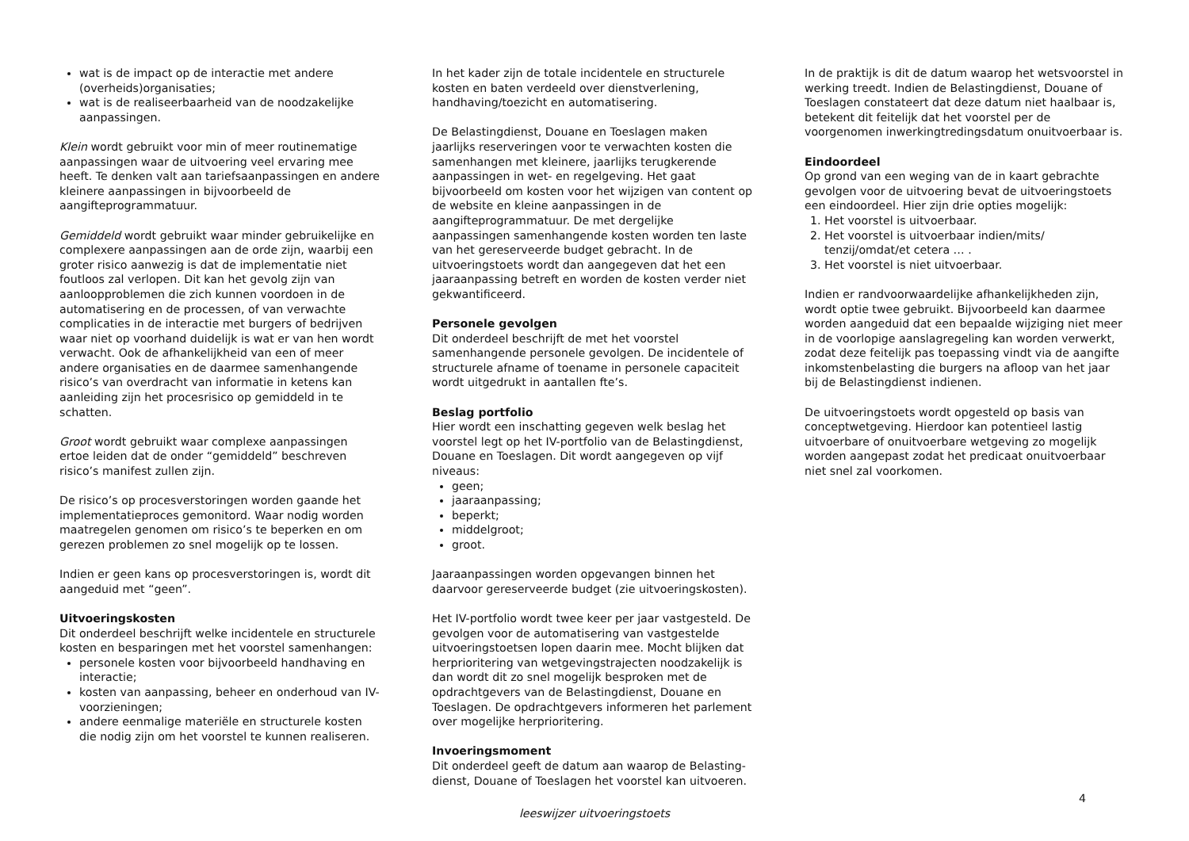wat is de impact op de interactie met andere (overheids)organisaties;
wat is de realiseerbaarheid van de noodzakelijke aanpassingen.
Klein wordt gebruikt voor min of meer routinematige aanpassingen waar de uitvoering veel ervaring mee heeft. Te denken valt aan tariefsaanpassingen en andere kleinere aanpassingen in bijvoorbeeld de aangifteprogrammatuur.
Gemiddeld wordt gebruikt waar minder gebruikelijke en complexere aanpassingen aan de orde zijn, waarbij een groter risico aanwezig is dat de implementatie niet foutloos zal verlopen. Dit kan het gevolg zijn van aanloopproblemen die zich kunnen voordoen in de automatisering en de processen, of van verwachte complicaties in de interactie met burgers of bedrijven waar niet op voorhand duidelijk is wat er van hen wordt verwacht. Ook de afhankelijkheid van een of meer andere organisaties en de daarmee samenhangende risico’s van overdracht van informatie in ketens kan aanleiding zijn het procesrisico op gemiddeld in te schatten.
Groot wordt gebruikt waar complexe aanpassingen ertoe leiden dat de onder “gemiddeld” beschreven risico’s manifest zullen zijn.
De risico’s op procesverstoringen worden gaande het implementatieproces gemonitord. Waar nodig worden maatregelen genomen om risico’s te beperken en om gerezen problemen zo snel mogelijk op te lossen.
Indien er geen kans op procesverstoringen is, wordt dit aangeduid met “geen”.
Uitvoeringskosten
Dit onderdeel beschrijft welke incidentele en structurele kosten en besparingen met het voorstel samenhangen:
personele kosten voor bijvoorbeeld handhaving en interactie;
kosten van aanpassing, beheer en onderhoud van IV-voorzieningen;
andere eenmalige materiële en structurele kosten die nodig zijn om het voorstel te kunnen realiseren.
In het kader zijn de totale incidentele en structurele kosten en baten verdeeld over dienstverlening, handhaving/toezicht en automatisering.
De Belastingdienst, Douane en Toeslagen maken jaarlijks reserveringen voor te verwachten kosten die samenhangen met kleinere, jaarlijks terugkerende aanpassingen in wet- en regelgeving. Het gaat bijvoorbeeld om kosten voor het wijzigen van content op de website en kleine aanpassingen in de aangifteprogrammatuur. De met dergelijke aanpassingen samenhangende kosten worden ten laste van het gereserveerde budget gebracht. In de uitvoeringstoets wordt dan aangegeven dat het een jaaraanpassing betreft en worden de kosten verder niet gekwantificeerd.
Personele gevolgen
Dit onderdeel beschrijft de met het voorstel samenhangende personele gevolgen. De incidentele of structurele afname of toename in personele capaciteit wordt uitgedrukt in aantallen fte’s.
Beslag portfolio
Hier wordt een inschatting gegeven welk beslag het voorstel legt op het IV-portfolio van de Belastingdienst, Douane en Toeslagen. Dit wordt aangegeven op vijf niveaus:
geen;
jaaraanpassing;
beperkt;
middelgroot;
groot.
Jaaraanpassingen worden opgevangen binnen het daarvoor gereserveerde budget (zie uitvoeringskosten).
Het IV-portfolio wordt twee keer per jaar vastgesteld. De gevolgen voor de automatisering van vastgestelde uitvoeringstoetsen lopen daarin mee. Mocht blijken dat herprioritering van wetgevingstrajecten noodzakelijk is dan wordt dit zo snel mogelijk besproken met de opdrachtgevers van de Belastingdienst, Douane en Toeslagen. De opdrachtgevers informeren het parlement over mogelijke herprioritering.
Invoeringsmoment
Dit onderdeel geeft de datum aan waarop de Belasting-dienst, Douane of Toeslagen het voorstel kan uitvoeren.
In de praktijk is dit de datum waarop het wetsvoorstel in werking treedt. Indien de Belastingdienst, Douane of Toeslagen constateert dat deze datum niet haalbaar is, betekent dit feitelijk dat het voorstel per de voorgenomen inwerkingtredingsdatum onuitvoerbaar is.
Eindoordeel
Op grond van een weging van de in kaart gebrachte gevolgen voor de uitvoering bevat de uitvoeringstoets een eindoordeel. Hier zijn drie opties mogelijk:
1. Het voorstel is uitvoerbaar.
2. Het voorstel is uitvoerbaar indien/mits/ tenzij/omdat/et cetera … .
3. Het voorstel is niet uitvoerbaar.
Indien er randvoorwaardelijke afhankelijkheden zijn, wordt optie twee gebruikt. Bijvoorbeeld kan daarmee worden aangeduid dat een bepaalde wijziging niet meer in de voorlopige aanslagregeling kan worden verwerkt, zodat deze feitelijk pas toepassing vindt via de aangifte inkomstenbelasting die burgers na afloop van het jaar bij de Belastingdienst indienen.
De uitvoeringstoets wordt opgesteld op basis van conceptwetgeving. Hierdoor kan potentieel lastig uitvoerbare of onuitvoerbare wetgeving zo mogelijk worden aangepast zodat het predicaat onuitvoerbaar niet snel zal voorkomen.
4
leeswijzer uitvoeringstoets